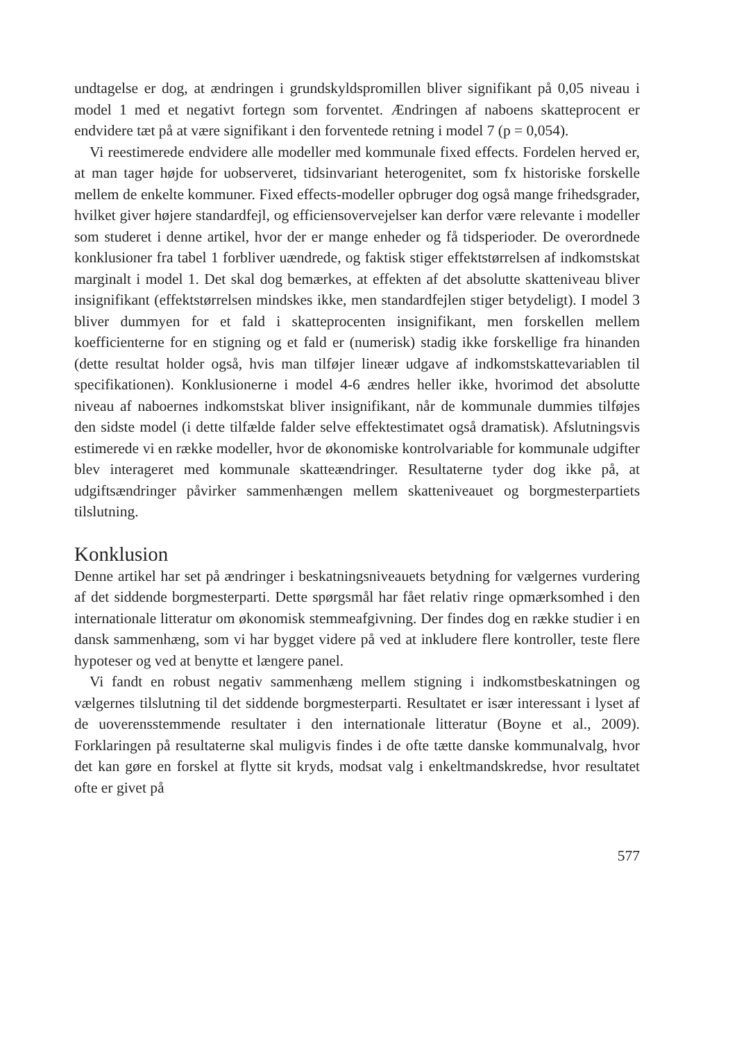undtagelse er dog, at ændringen i grundskyldspromillen bliver signifikant på 0,05 niveau i model 1 med et negativt fortegn som forventet. Ændringen af naboens skatteprocent er endvidere tæt på at være signifikant i den forventede retning i model 7 (p = 0,054).
Vi reestimerede endvidere alle modeller med kommunale fixed effects. Fordelen herved er, at man tager højde for uobserveret, tidsinvariant heterogenitet, som fx historiske forskelle mellem de enkelte kommuner. Fixed effects-modeller opbruger dog også mange frihedsgrader, hvilket giver højere standardfejl, og efficiensovervejelser kan derfor være relevante i modeller som studeret i denne artikel, hvor der er mange enheder og få tidsperioder. De overordnede konklusioner fra tabel 1 forbliver uændrede, og faktisk stiger effektstørrelsen af indkomstskat marginalt i model 1. Det skal dog bemærkes, at effekten af det absolutte skatteniveau bliver insignifikant (effektstørrelsen mindskes ikke, men standardfejlen stiger betydeligt). I model 3 bliver dummyen for et fald i skatteprocenten insignifikant, men forskellen mellem koefficienterne for en stigning og et fald er (numerisk) stadig ikke forskellige fra hinanden (dette resultat holder også, hvis man tilføjer lineær udgave af indkomstskattevariablen til specifikationen). Konklusionerne i model 4-6 ændres heller ikke, hvorimod det absolutte niveau af naboernes indkomstskat bliver insignifikant, når de kommunale dummies tilføjes den sidste model (i dette tilfælde falder selve effektestimatet også dramatisk). Afslutningsvis estimerede vi en række modeller, hvor de økonomiske kontrolvariable for kommunale udgifter blev interageret med kommunale skatteændringer. Resultaterne tyder dog ikke på, at udgiftsændringer påvirker sammenhængen mellem skatteniveauet og borgmesterpartiets tilslutning.
Konklusion
Denne artikel har set på ændringer i beskatningsniveauets betydning for vælgernes vurdering af det siddende borgmesterparti. Dette spørgsmål har fået relativ ringe opmærksomhed i den internationale litteratur om økonomisk stemmeafgivning. Der findes dog en række studier i en dansk sammenhæng, som vi har bygget videre på ved at inkludere flere kontroller, teste flere hypoteser og ved at benytte et længere panel.
Vi fandt en robust negativ sammenhæng mellem stigning i indkomstbeskatningen og vælgernes tilslutning til det siddende borgmesterparti. Resultatet er især interessant i lyset af de uoverensstemmende resultater i den internationale litteratur (Boyne et al., 2009). Forklaringen på resultaterne skal muligvis findes i de ofte tætte danske kommunalvalg, hvor det kan gøre en forskel at flytte sit kryds, modsat valg i enkeltmandskredse, hvor resultatet ofte er givet på
577